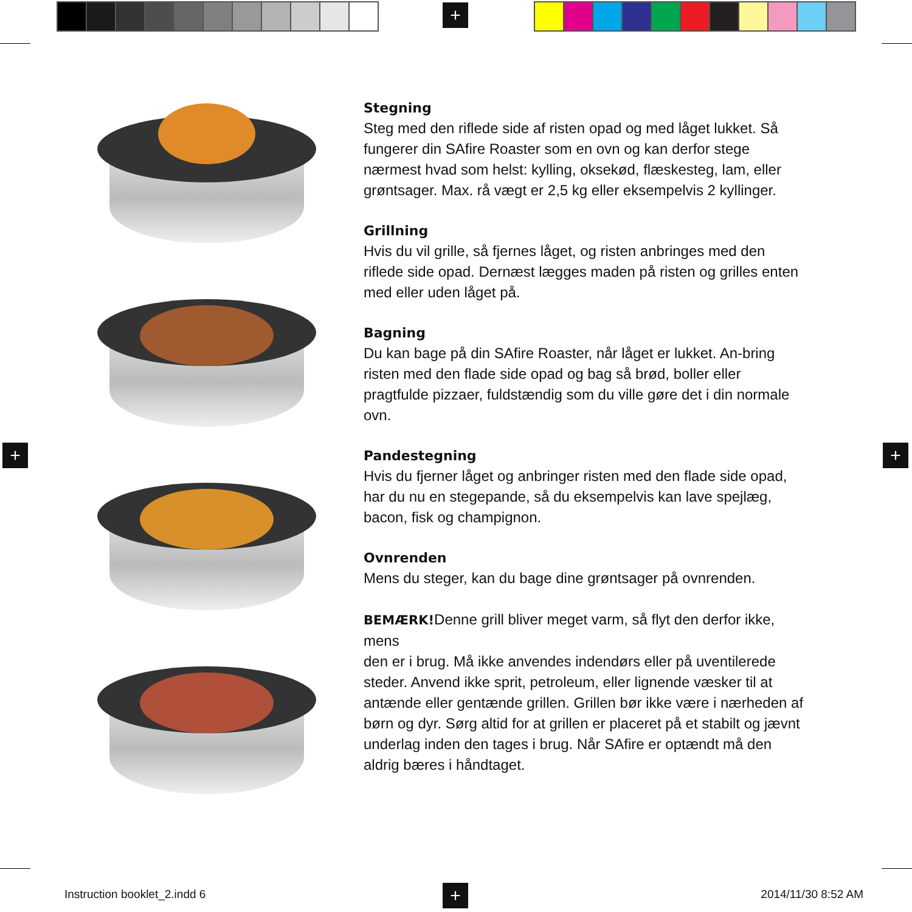+
+ +
+
Stegning
Steg med den riflede side af risten opad og med låget lukket. Så fungerer din SAfire Roaster som en ovn og kan derfor stege nærmest hvad som helst: kylling, oksekød, flæskesteg, lam, eller grøntsager. Max. rå vægt er 2,5 kg eller eksempelvis 2 kyllinger.
Grillning
Hvis du vil grille, så fjernes låget, og risten anbringes med den riflede side opad. Dernæst lægges maden på risten og grilles enten med eller uden låget på.
Bagning
Du kan bage på din SAfire Roaster, når låget er lukket. An-bring risten med den flade side opad og bag så brød, boller eller pragtfulde pizzaer, fuldstændig som du ville gøre det i din normale ovn.
Pandestegning
Hvis du fjerner låget og anbringer risten med den flade side opad, har du nu en stegepande, så du eksempelvis kan lave spejlæg, bacon, fisk og champignon.
Ovnrenden
Mens du steger, kan du bage dine grøntsager på ovnrenden.
BEMÆRK!Denne grill bliver meget varm, så flyt den derfor ikke, mens
den er i brug. Må ikke anvendes indendørs eller på uventilerede steder. Anvend ikke sprit, petroleum, eller lignende væsker til at antænde eller gentænde grillen. Grillen bør ikke være i nærheden af børn og dyr. Sørg altid for at grillen er placeret på et stabilt og jævnt underlag inden den tages i brug. Når SAfire er optændt må den aldrig bæres i håndtaget.
Instruction booklet_2.indd 6 2014/11/30 8:52 AM